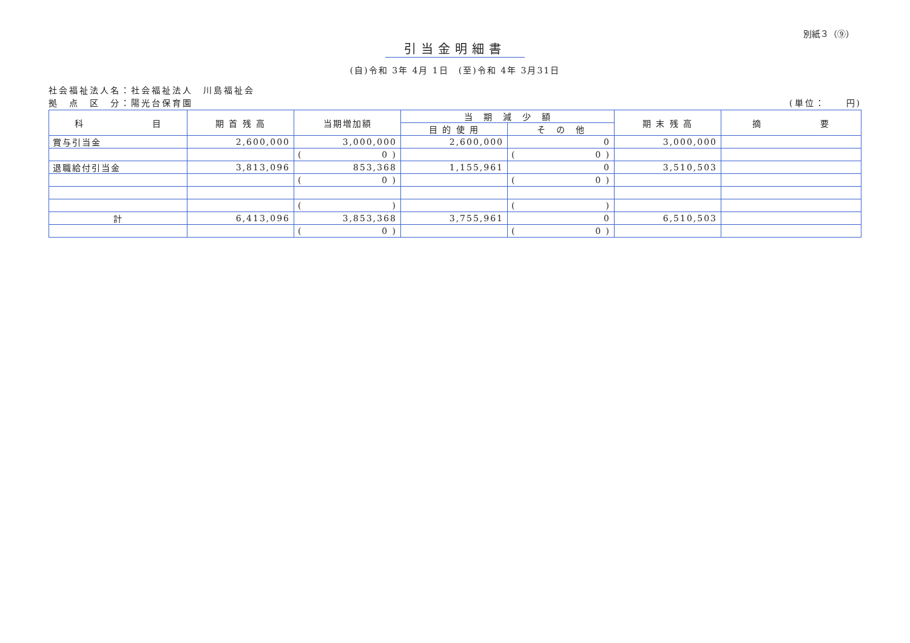別紙３（⑨）
引当金明細書
(自)令和 3年 4月 1日　(至)令和 4年 3月31日
社会福祉法人名：社会福祉法人　川島福祉会
拠　点　区　分：陽光台保育園 (単位：　　円)
| 科 目 | 期 首 残 高 | 当期増加額 | 当 期 減 少 額 | | 期 末 残 高 | 摘 要 |
| --- | --- | --- | --- | --- | --- | --- |
| | | | 目 的 使 用 | そ の 他 | | |
| 賞与引当金 | 2,600,000 | 3,000,000 | 2,600,000 | 0 | 3,000,000 | |
| | | ( 0 ) | | ( 0 ) | | |
| 退職給付引当金 | 3,813,096 | 853,368 | 1,155,961 | 0 | 3,510,503 | |
| | | ( 0 ) | | ( 0 ) | | |
| | | ( ) | | ( ) | | |
| 計 | 6,413,096 | 3,853,368 | 3,755,961 | 0 | 6,510,503 | |
| | | ( 0 ) | | ( 0 ) | | |